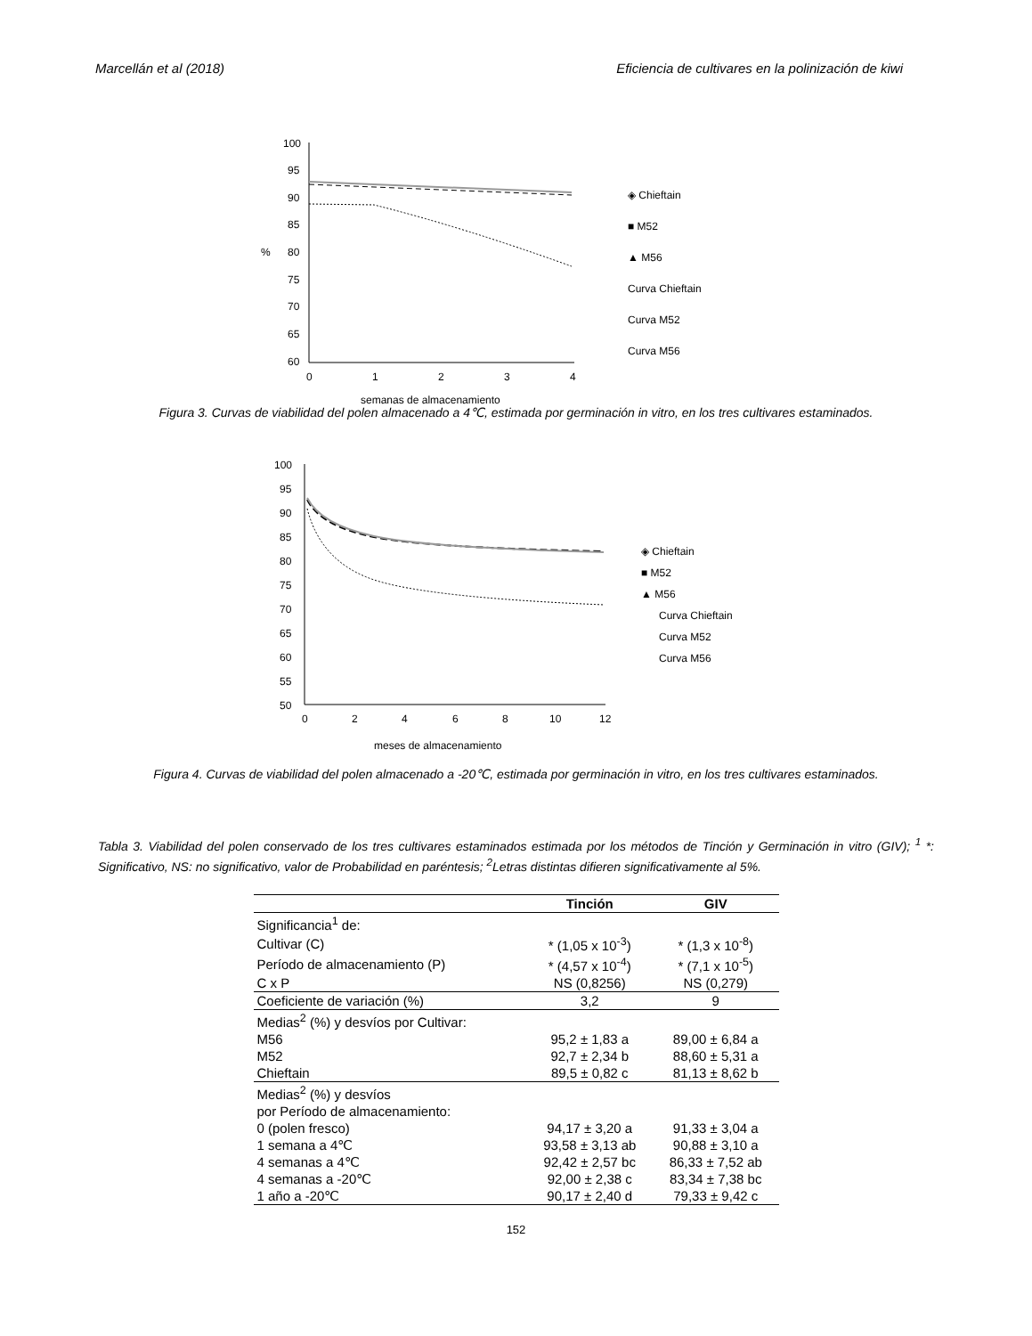Marcellán et al (2018) Eficiencia de cultivares en la polinización de kiwi
100
95
90
85
%
80
75
70
65
60
0
1
2
3
4
semanas de almacenamiento
◈ Chieftain
■ M52
▲ M56
Curva Chieftain
Curva M52
Curva M56
Figura 3. Curvas de viabilidad del polen almacenado a 4℃, estimada por germinación in vitro, en los tres cultivares estaminados.
100
95
90
85
80
75
70
65
60
55
50
0
2
4
6
8
10
12
meses de almacenamiento
◈ Chieftain
■ M52
▲ M56
Curva Chieftain
Curva M52
Curva M56
Figura 4. Curvas de viabilidad del polen almacenado a -20℃, estimada por germinación in vitro, en los tres cultivares estaminados.
Tabla 3. Viabilidad del polen conservado de los tres cultivares estaminados estimada por los métodos de Tinción y Germinación in vitro (GIV); <sup>1</sup> *: Significativo, NS: no significativo, valor de Probabilidad en paréntesis; <sup>2</sup>Letras distintas difieren significativamente al 5%.
| | Tinción | GIV |
| --- | --- | --- |
| Significancia<sup>1</sup> de: | | |
| Cultivar (C) | * (1,05 x 10<sup>-3</sup>) | * (1,3 x 10<sup>-8</sup>) |
| Período de almacenamiento (P) | * (4,57 x 10<sup>-4</sup>) | * (7,1 x 10<sup>-5</sup>) |
| C x P | NS (0,8256) | NS (0,279) |
| Coeficiente de variación (%) | 3,2 | 9 |
| Medias<sup>2</sup> (%) y desvíos por Cultivar: | | |
| M56 | 95,2 ± 1,83 a | 89,00 ± 6,84 a |
| M52 | 92,7 ± 2,34 b | 88,60 ± 5,31 a |
| Chieftain | 89,5 ± 0,82 c | 81,13 ± 8,62 b |
| Medias<sup>2</sup> (%) y desvíos por Período de almacenamiento: | | |
| 0 (polen fresco) | 94,17 ± 3,20 a | 91,33 ± 3,04 a |
| 1 semana a 4℃ | 93,58 ± 3,13 ab | 90,88 ± 3,10 a |
| 4 semanas a 4℃ | 92,42 ± 2,57 bc | 86,33 ± 7,52 ab |
| 4 semanas a -20℃ | 92,00 ± 2,38 c | 83,34 ± 7,38 bc |
| 1 año a -20℃ | 90,17 ± 2,40 d | 79,33 ± 9,42 c |
152